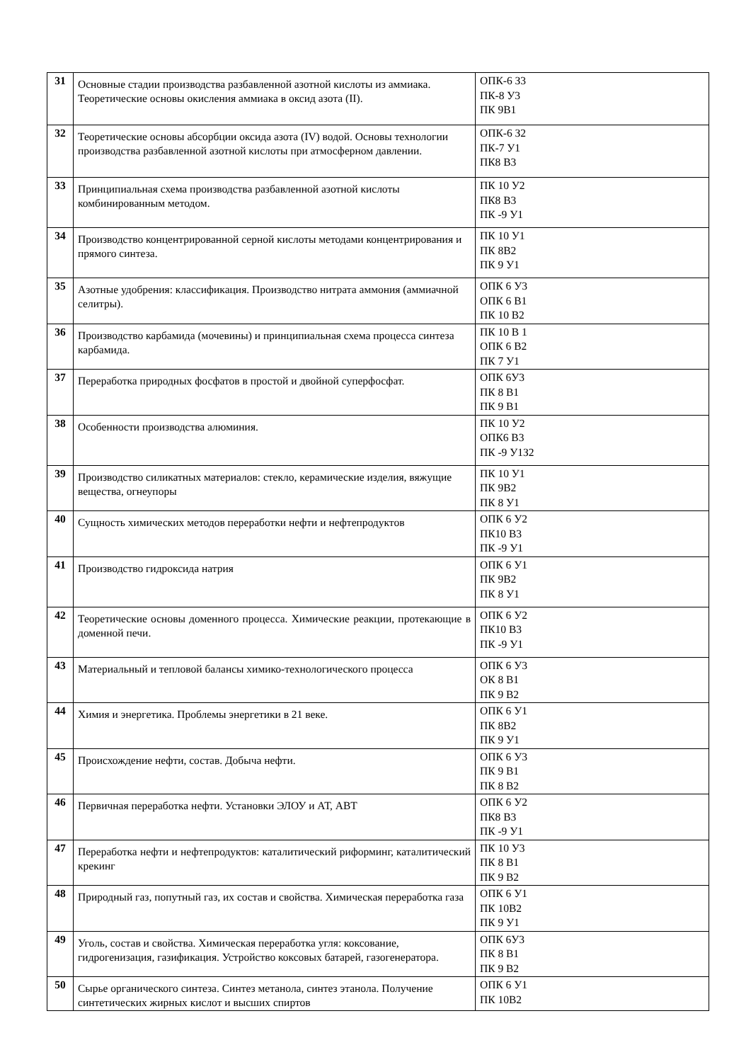| 31 | Основные стадии производства разбавленной азотной кислоты из аммиака. Теоретические основы окисления аммиака в оксид азота (II). | ОПК-6 З3 ПК-8 У3 ПК 9В1 |
| 32 | Теоретические основы абсорбции оксида азота (IV) водой. Основы технологии производства разбавленной азотной кислоты при атмосферном давлении. | ОПК-6 З2 ПК-7 У1 ПК8 В3 |
| 33 | Принципиальная схема производства разбавленной азотной кислоты комбинированным методом. | ПК 10 У2 ПК8 В3 ПК -9 У1 |
| 34 | Производство концентрированной серной кислоты методами концентрирования и прямого синтеза. | ПК 10 У1 ПК 8В2 ПК 9 У1 |
| 35 | Азотные удобрения: классификация. Производство нитрата аммония (аммиачной селитры). | ОПК 6 У3 ОПК 6 В1 ПК 10 В2 |
| 36 | Производство карбамида (мочевины) и принципиальная схема процесса синтеза карбамида. | ПК 10 В 1 ОПК 6 В2 ПК 7 У1 |
| 37 | Переработка природных фосфатов в простой и двойной суперфосфат. | ОПК 6У3 ПК 8 В1 ПК 9 В1 |
| 38 | Особенности производства алюминия. | ПК 10 У2 ОПК6 В3 ПК -9 У1З2 |
| 39 | Производство силикатных материалов: стекло, керамические изделия, вяжущие вещества, огнеупоры | ПК 10 У1 ПК 9В2 ПК 8 У1 |
| 40 | Сущность химических методов переработки нефти и нефтепродуктов | ОПК 6 У2 ПК10 В3 ПК -9 У1 |
| 41 | Производство гидроксида натрия | ОПК 6 У1 ПК 9В2 ПК 8 У1 |
| 42 | Теоретические основы доменного процесса. Химические реакции, протекающие в доменной печи. | ОПК 6 У2 ПК10 В3 ПК -9 У1 |
| 43 | Материальный и тепловой балансы химико-технологического процесса | ОПК 6 У3 ОК 8 В1 ПК 9 В2 |
| 44 | Химия и энергетика. Проблемы энергетики в 21 веке. | ОПК 6 У1 ПК 8В2 ПК 9 У1 |
| 45 | Происхождение нефти, состав. Добыча нефти. | ОПК 6 У3 ПК 9 В1 ПК 8 В2 |
| 46 | Первичная переработка нефти. Установки ЭЛОУ и АТ, АВТ | ОПК 6 У2 ПК8 В3 ПК -9 У1 |
| 47 | Переработка нефти и нефтепродуктов: каталитический риформинг, каталитический крекинг | ПК 10 У3 ПК 8 В1 ПК 9 В2 |
| 48 | Природный газ, попутный газ, их состав и свойства. Химическая переработка газа | ОПК 6 У1 ПК 10В2 ПК 9 У1 |
| 49 | Уголь, состав и свойства. Химическая переработка угля: коксование, гидрогенизация, газификация. Устройство коксовых батарей, газогенератора. | ОПК 6У3 ПК 8 В1 ПК 9 В2 |
| 50 | Сырье органического синтеза. Синтез метанола, синтез этанола. Получение синтетических жирных кислот и высших спиртов | ОПК 6 У1 ПК 10В2 |